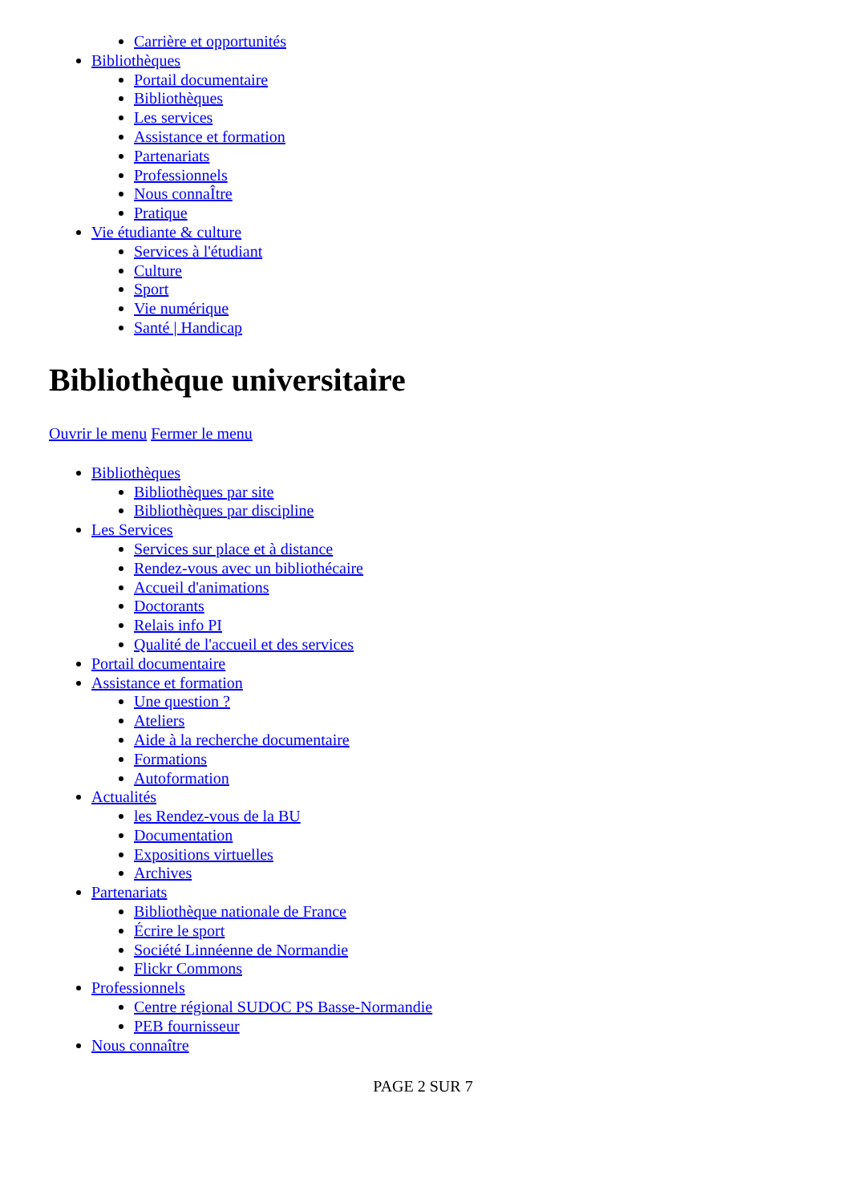Carrière et opportunités
Bibliothèques
Portail documentaire
Bibliothèques
Les services
Assistance et formation
Partenariats
Professionnels
Nous connaÎtre
Pratique
Vie étudiante & culture
Services à l'étudiant
Culture
Sport
Vie numérique
Santé | Handicap
Bibliothèque universitaire
Ouvrir le menu Fermer le menu
Bibliothèques
Bibliothèques par site
Bibliothèques par discipline
Les Services
Services sur place et à distance
Rendez-vous avec un bibliothécaire
Accueil d'animations
Doctorants
Relais info PI
Qualité de l'accueil et des services
Portail documentaire
Assistance et formation
Une question ?
Ateliers
Aide à la recherche documentaire
Formations
Autoformation
Actualités
les Rendez-vous de la BU
Documentation
Expositions virtuelles
Archives
Partenariats
Bibliothèque nationale de France
Écrire le sport
Société Linnéenne de Normandie
Flickr Commons
Professionnels
Centre régional SUDOC PS Basse-Normandie
PEB fournisseur
Nous connaître
PAGE 2 SUR 7